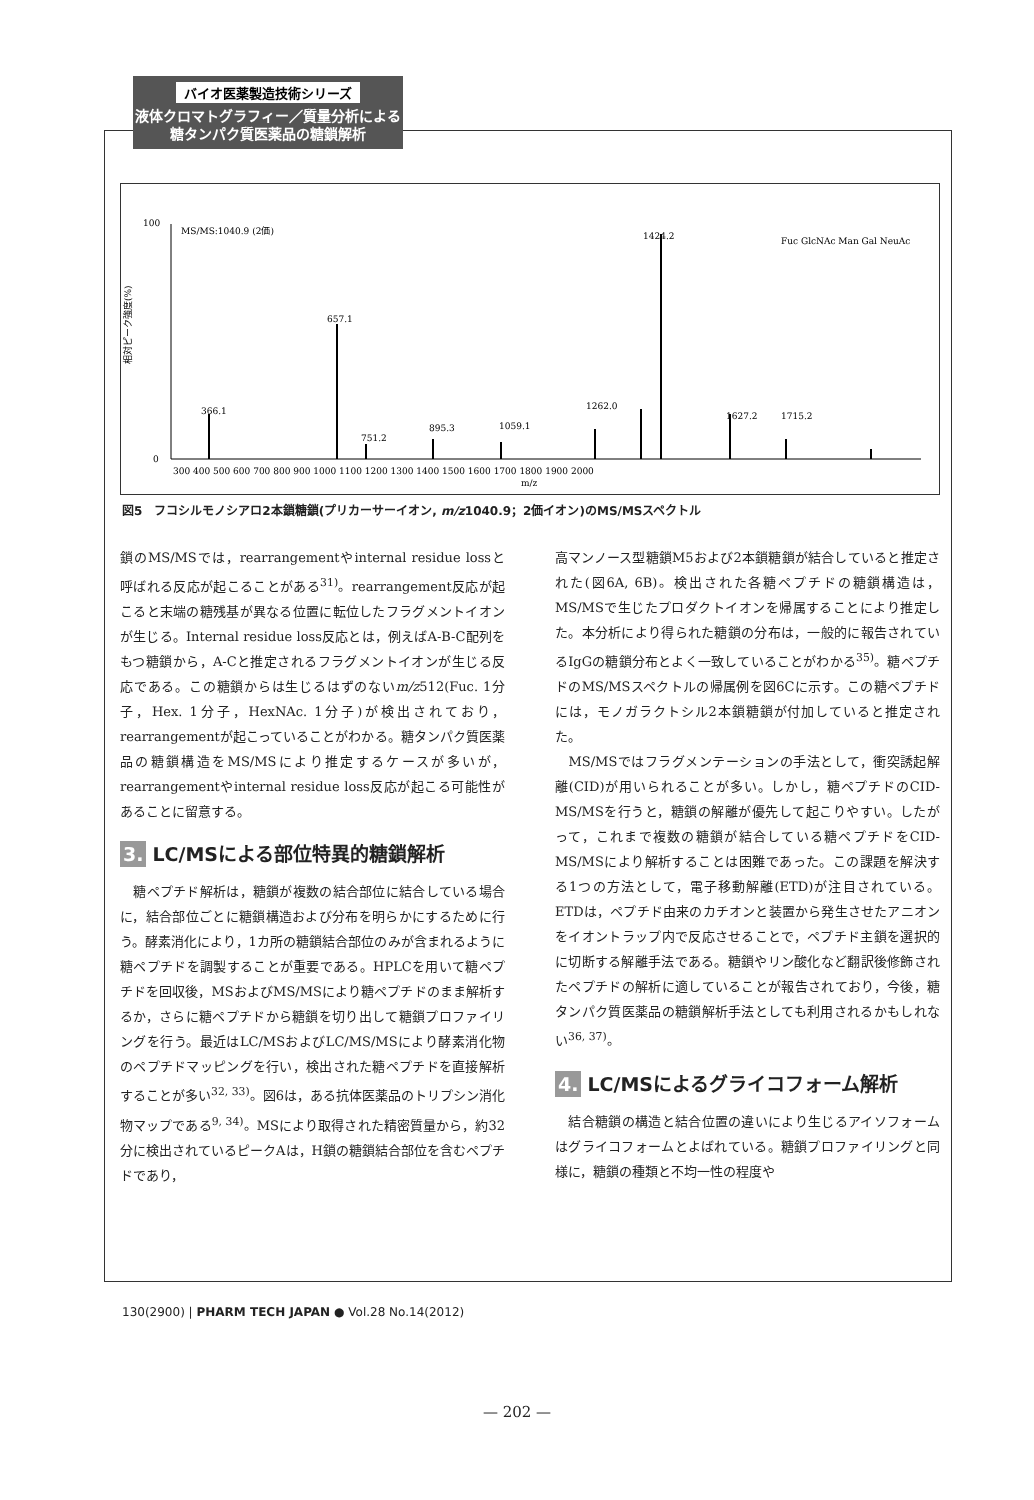バイオ医薬製造技術シリーズ
液体クロマトグラフィー／質量分析による
糖タンパク質医薬品の糖鎖解析
100
0
MS/MS:1040.9 (2価)
366.1
657.1
751.2
895.3
1059.1
1262.0
1424.2
1627.2
1715.2
300 400 500 600 700 800 900 1000 1100 1200 1300 1400 1500 1600 1700 1800 1900 2000
m/z
Fuc GlcNAc Man Gal NeuAc
相対ピーク強度(%)
図5　フコシルモノシアロ2本鎖糖鎖(プリカーサーイオン, m/z1040.9；2価イオン)のMS/MSスペクトル
鎖のMS/MSでは，rearrangementやinternal residue lossと呼ばれる反応が起こることがある<sup>31)</sup>。rearrangement反応が起こると末端の糖残基が異なる位置に転位したフラグメントイオンが生じる。Internal residue loss反応とは，例えばA-B-C配列をもつ糖鎖から，A-Cと推定されるフラグメントイオンが生じる反応である。この糖鎖からは生じるはずのないm/z512(Fuc. 1分子，Hex. 1分子，HexNAc. 1分子)が検出されており，rearrangementが起こっていることがわかる。糖タンパク質医薬品の糖鎖構造をMS/MSにより推定するケースが多いが，rearrangementやinternal residue loss反応が起こる可能性があることに留意する。
3. LC/MSによる部位特異的糖鎖解析
　糖ペプチド解析は，糖鎖が複数の結合部位に結合している場合に，結合部位ごとに糖鎖構造および分布を明らかにするために行う。酵素消化により，1カ所の糖鎖結合部位のみが含まれるように糖ペプチドを調製することが重要である。HPLCを用いて糖ペプチドを回収後，MSおよびMS/MSにより糖ペプチドのまま解析するか，さらに糖ペプチドから糖鎖を切り出して糖鎖プロファイリングを行う。最近はLC/MSおよびLC/MS/MSにより酵素消化物のペプチドマッピングを行い，検出された糖ペプチドを直接解析することが多い<sup>32, 33)</sup>。図6は，ある抗体医薬品のトリプシン消化物マップである<sup>9, 34)</sup>。MSにより取得された精密質量から，約32分に検出されているピークAは，H鎖の糖鎖結合部位を含むペプチドであり，
高マンノース型糖鎖M5および2本鎖糖鎖が結合していると推定された(図6A, 6B)。検出された各糖ペプチドの糖鎖構造は，MS/MSで生じたプロダクトイオンを帰属することにより推定した。本分析により得られた糖鎖の分布は，一般的に報告されているIgGの糖鎖分布とよく一致していることがわかる<sup>35)</sup>。糖ペプチドのMS/MSスペクトルの帰属例を図6Cに示す。この糖ペプチドには，モノガラクトシル2本鎖糖鎖が付加していると推定された。
　MS/MSではフラグメンテーションの手法として，衝突誘起解離(CID)が用いられることが多い。しかし，糖ペプチドのCID-MS/MSを行うと，糖鎖の解離が優先して起こりやすい。したがって，これまで複数の糖鎖が結合している糖ペプチドをCID-MS/MSにより解析することは困難であった。この課題を解決する1つの方法として，電子移動解離(ETD)が注目されている。ETDは，ペプチド由来のカチオンと装置から発生させたアニオンをイオントラップ内で反応させることで，ペプチド主鎖を選択的に切断する解離手法である。糖鎖やリン酸化など翻訳後修飾されたペプチドの解析に適していることが報告されており，今後，糖タンパク質医薬品の糖鎖解析手法としても利用されるかもしれない<sup>36, 37)</sup>。
4. LC/MSによるグライコフォーム解析
　結合糖鎖の構造と結合位置の違いにより生じるアイソフォームはグライコフォームとよばれている。糖鎖プロファイリングと同様に，糖鎖の種類と不均一性の程度や
130(2900) | PHARM TECH JAPAN ● Vol.28 No.14(2012)
— 202 —